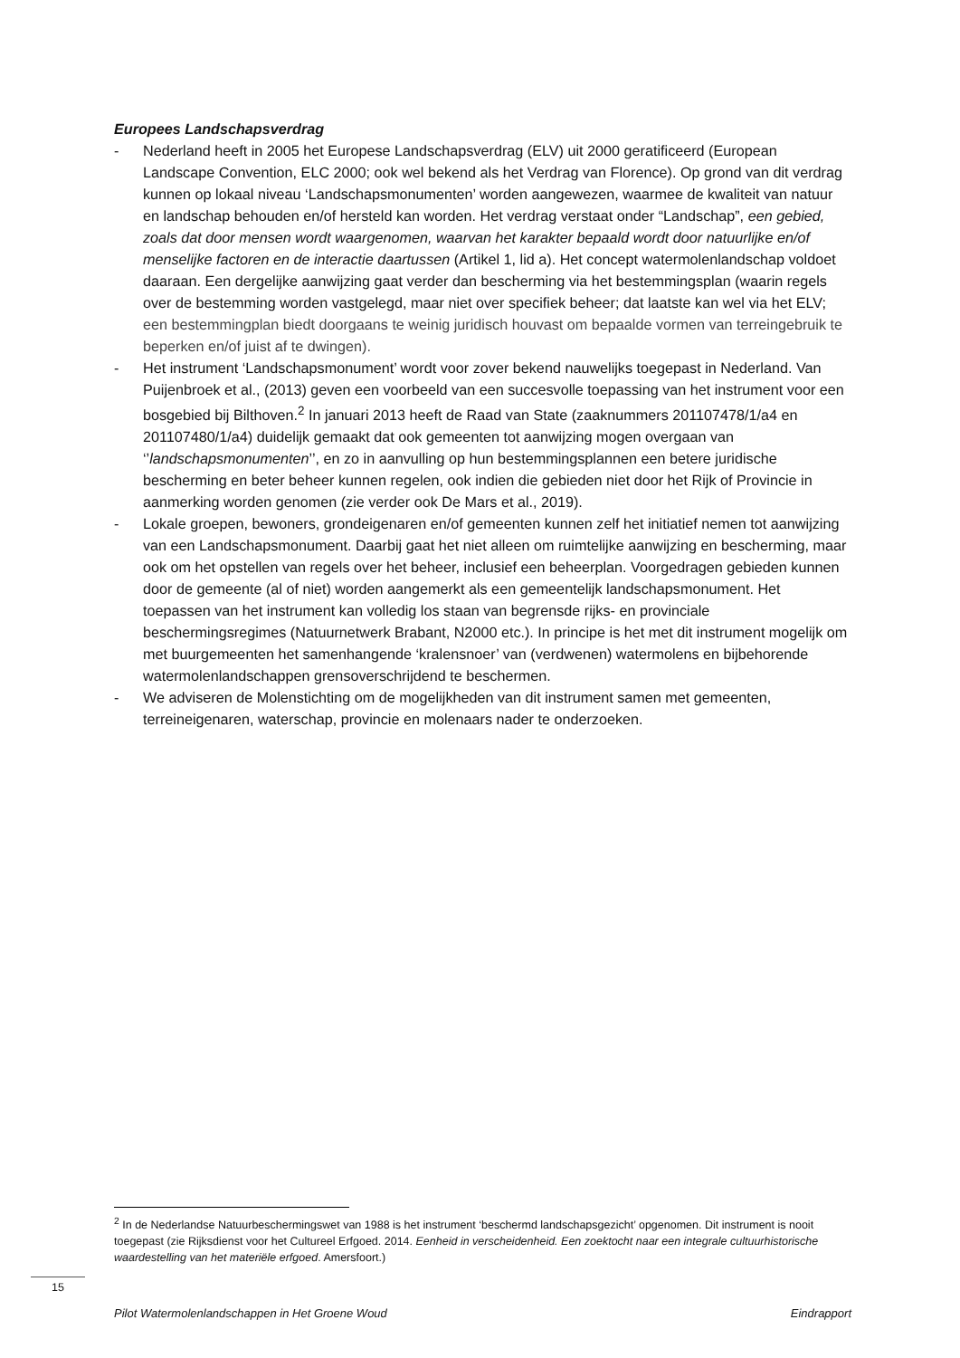Europees Landschapsverdrag
- Nederland heeft in 2005 het Europese Landschapsverdrag (ELV) uit 2000 geratificeerd (European Landscape Convention, ELC 2000; ook wel bekend als het Verdrag van Florence). Op grond van dit verdrag kunnen op lokaal niveau ‘Landschapsmonumenten’ worden aangewezen, waarmee de kwaliteit van natuur en landschap behouden en/of hersteld kan worden. Het verdrag verstaat onder “Landschap”, een gebied, zoals dat door mensen wordt waargenomen, waarvan het karakter bepaald wordt door natuurlijke en/of menselijke factoren en de interactie daartussen (Artikel 1, lid a). Het concept watermolenlandschap voldoet daaraan. Een dergelijke aanwijzing gaat verder dan bescherming via het bestemmingsplan (waarin regels over de bestemming worden vastgelegd, maar niet over specifiek beheer; dat laatste kan wel via het ELV; een bestemmingplan biedt doorgaans te weinig juridisch houvast om bepaalde vormen van terreingebruik te beperken en/of juist af te dwingen).
- Het instrument ‘Landschapsmonument’ wordt voor zover bekend nauwelijks toegepast in Nederland. Van Puijenbroek et al., (2013) geven een voorbeeld van een succesvolle toepassing van het instrument voor een bosgebied bij Bilthoven.<sup>2</sup> In januari 2013 heeft de Raad van State (zaaknummers 201107478/1/a4 en 201107480/1/a4) duidelijk gemaakt dat ook gemeenten tot aanwijzing mogen overgaan van ‘’landschapsmonumenten’’, en zo in aanvulling op hun bestemmingsplannen een betere juridische bescherming en beter beheer kunnen regelen, ook indien die gebieden niet door het Rijk of Provincie in aanmerking worden genomen (zie verder ook De Mars et al., 2019).
- Lokale groepen, bewoners, grondeigenaren en/of gemeenten kunnen zelf het initiatief nemen tot aanwijzing van een Landschapsmonument. Daarbij gaat het niet alleen om ruimtelijke aanwijzing en bescherming, maar ook om het opstellen van regels over het beheer, inclusief een beheerplan. Voorgedragen gebieden kunnen door de gemeente (al of niet) worden aangemerkt als een gemeentelijk landschapsmonument. Het toepassen van het instrument kan volledig los staan van begrensde rijks- en provinciale beschermingsregimes (Natuurnetwerk Brabant, N2000 etc.). In principe is het met dit instrument mogelijk om met buurgemeenten het samenhangende ‘kralensnoer’ van (verdwenen) watermolens en bijbehorende watermolenlandschappen grensoverschrijdend te beschermen.
- We adviseren de Molenstichting om de mogelijkheden van dit instrument samen met gemeenten, terreineigenaren, waterschap, provincie en molenaars nader te onderzoeken.
<sup>2</sup> In de Nederlandse Natuurbeschermingswet van 1988 is het instrument ‘beschermd landschapsgezicht’ opgenomen. Dit instrument is nooit toegepast (zie Rijksdienst voor het Cultureel Erfgoed. 2014. Eenheid in verscheidenheid. Een zoektocht naar een integrale cultuurhistorische waardestelling van het materiële erfgoed. Amersfoort.)
15
Pilot Watermolenlandschappen in Het Groene Woud Eindrapport